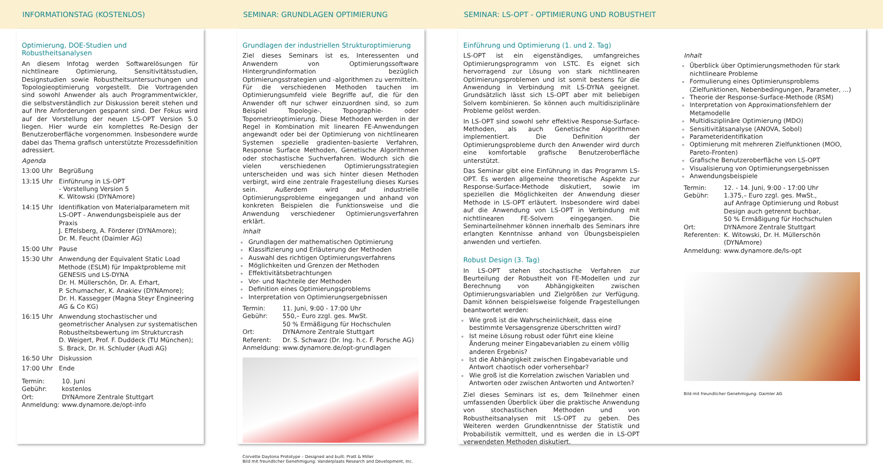INFORMATIONSTAG (KOSTENLOS) SEMINAR: GRUNDLAGEN OPTIMIERUNG
SEMINAR: LS-OPT - OPTIMIERUNG UND ROBUSTHEIT
Optimierung, DOE-Studien und Robustheitsanalysen
An diesem Infotag werden Softwarelösungen für nichtlineare Optimierung, Sensitivitätsstudien, Designstudien sowie Robustheitsuntersuchungen und Topologieoptimierung vorgestellt. Die Vortragenden sind sowohl Anwender als auch Programmentwickler, die selbstverständlich zur Diskussion bereit stehen und auf Ihre Anforderungen gespannt sind. Der Fokus wird auf der Vorstellung der neuen LS-OPT Version 5.0 liegen. Hier wurde ein komplettes Re-Design der Benutzeroberfläche vorgenommen. Insbesondere wurde dabei das Thema grafisch unterstützte Prozessdefinition adressiert.
Agenda
13:00 Uhr
Begrüßung
13:15 Uhr
Einführung in LS-OPT
- Vorstellung Version 5
K. Witowski (DYNAmore)
14:15 Uhr
Identifikation von Materialparametern mit LS-OPT - Anwendungsbeispiele aus der Praxis
J. Effelsberg, A. Förderer (DYNAmore);
Dr. M. Feucht (Daimler AG)
15:00 Uhr
Pause
15:30 Uhr
Anwendung der Equivalent Static Load Methode (ESLM) für Impaktprobleme mit GENESIS und LS-DYNA
Dr. H. Müllerschön, Dr. A. Erhart,
P. Schumacher, K. Anakiev (DYNAmore);
Dr. H. Kassegger (Magna Steyr Engineering AG & Co KG)
16:15 Uhr
Anwendung stochastischer und geometrischer Analysen zur systematischen Robustheitsbewertung im Strukturcrash
D. Weigert, Prof. F. Duddeck (TU München);
S. Brack, Dr. H. Schluder (Audi AG)
16:50 Uhr
Diskussion
17:00 Uhr
Ende
Termin:
10. Juni
Gebühr:
kostenlos
Ort:
DYNAmore Zentrale Stuttgart
Anmeldung:
www.dynamore.de/opt-info
Grundlagen der industriellen Strukturoptimierung
Ziel dieses Seminars ist es, Interessenten und Anwendern von Optimierungssoftware Hintergrundinformation bezüglich Optimierungsstrategien und -algorithmen zu vermitteln. Für die verschiedenen Methoden tauchen im Optimierungsumfeld viele Begriffe auf, die für den Anwender oft nur schwer einzuordnen sind, so zum Beispiel Topologie-, Topographie- oder Topometrieoptimierung. Diese Methoden werden in der Regel in Kombination mit linearen FE-Anwendungen angewandt oder bei der Optimierung von nichtlinearen Systemen spezielle gradienten-basierte Verfahren, Response Surface Methoden, Genetische Algorithmen oder stochastische Suchverfahren. Wodurch sich die vielen verschiedenen Optimierungsstrategien unterscheiden und was sich hinter diesen Methoden verbirgt, wird eine zentrale Fragestellung dieses Kurses sein. Außerdem wird auf industrielle Optimierungsprobleme eingegangen und anhand von konkreten Beispielen die Funktionsweise und die Anwendung verschiedener Optimierungsverfahren erklärt.
Inhalt
Grundlagen der mathematischen Optimierung
Klassifizierung und Erläuterung der Methoden
Auswahl des richtigen Optimierungsverfahrens
Möglichkeiten und Grenzen der Methoden
Effektivitätsbetrachtungen
Vor- und Nachteile der Methoden
Definition eines Optimierungsproblems
Interpretation von Optimierungsergebnissen
Termin:
11. Juni, 9:00 - 17:00 Uhr
Gebühr:
550,– Euro zzgl. ges. MwSt.
50 % Ermäßigung für Hochschulen
Ort:
DYNAmore Zentrale Stuttgart
Referent:
Dr. S. Schwarz (Dr. Ing. h.c. F. Porsche AG)
Anmeldung:
www.dynamore.de/opt-grundlagen
Corvette Daytona Prototype – Designed and built: Pratt & Miller
Bild mit freundlicher Genehmigung: Vanderplaats Research and Development, Inc.
Einführung und Optimierung (1. und 2. Tag)
LS-OPT ist ein eigenständiges, umfangreiches Optimierungsprogramm von LSTC. Es eignet sich hervorragend zur Lösung von stark nichtlinearen Optimierungsproblemen und ist somit bestens für die Anwendung in Verbindung mit LS-DYNA geeignet. Grundsätzlich lässt sich LS-OPT aber mit beliebigen Solvern kombinieren. So können auch multidisziplinäre Probleme gelöst werden.
In LS-OPT sind sowohl sehr effektive Response-Surface-Methoden, als auch Genetische Algorithmen implementiert. Die Definition der Optimierungsprobleme durch den Anwender wird durch eine komfortable grafische Benutzeroberfläche unterstützt.
Das Seminar gibt eine Einführung in das Programm LS-OPT. Es werden allgemeine theoretische Aspekte zur Response-Surface-Methode diskutiert, sowie im speziellen die Möglichkeiten der Anwendung dieser Methode in LS-OPT erläutert. Insbesondere wird dabei auf die Anwendung von LS-OPT in Verbindung mit nichtlinearen FE-Solvern eingegangen. Die Seminarteilnehmer können innerhalb des Seminars ihre erlangten Kenntnisse anhand von Übungsbeispielen anwenden und vertiefen.
Robust Design (3. Tag)
In LS-OPT stehen stochastische Verfahren zur Beurteilung der Robustheit von FE-Modellen und zur Berechnung von Abhängigkeiten zwischen Optimierungsvariablen und Zielgrößen zur Verfügung. Damit können beispielsweise folgende Fragestellungen beantwortet werden:
Wie groß ist die Wahrscheinlichkeit, dass eine bestimmte Versagensgrenze überschritten wird?
Ist meine Lösung robust oder führt eine kleine Änderung meiner Eingabevariablen zu einem völlig anderen Ergebnis?
Ist die Abhängigkeit zwischen Eingabevariable und Antwort chaotisch oder vorhersehbar?
Wie groß ist die Korrelation zwischen Variablen und Antworten oder zwischen Antworten und Antworten?
Ziel dieses Seminars ist es, dem Teilnehmer einen umfassenden Überblick über die praktische Anwendung von stochastischen Methoden und von Robustheitsanalysen mit LS-OPT zu geben. Des Weiteren werden Grundkenntnisse der Statistik und Probabilistik vermittelt, und es werden die in LS-OPT verwendeten Methoden diskutiert.
Inhalt
Überblick über Optimierungsmethoden für stark nichtlineare Probleme
Formulierung eines Optimierunsproblems (Zielfunktionen, Nebenbedingungen, Parameter, ...)
Theorie der Response-Surface-Methode (RSM)
Interpretation von Approximationsfehlern der Metamodelle
Multidisziplinäre Optimierung (MDO)
Sensitivitätsanalyse (ANOVA, Sobol)
Parameteridentifikation
Optimierung mit mehreren Zielfunktionen (MOO, Pareto-Fronten)
Grafische Benutzeroberfläche von LS-OPT
Visualisierung von Optimierungsergebnissen
Anwendungsbeispiele
Termin:
12. - 14. Juni, 9:00 - 17:00 Uhr
Gebühr:
1.375,– Euro zzgl. ges. MwSt.,
auf Anfrage Optimierung und Robust Design auch getrennt buchbar,
50 % Ermäßigung für Hochschulen
Ort:
DYNAmore Zentrale Stuttgart
Referenten:
K. Witowski, Dr. H. Müllerschön (DYNAmore)
Anmeldung:
www.dynamore.de/ls-opt
Bild mit freundlicher Genehmigung: Daimler AG